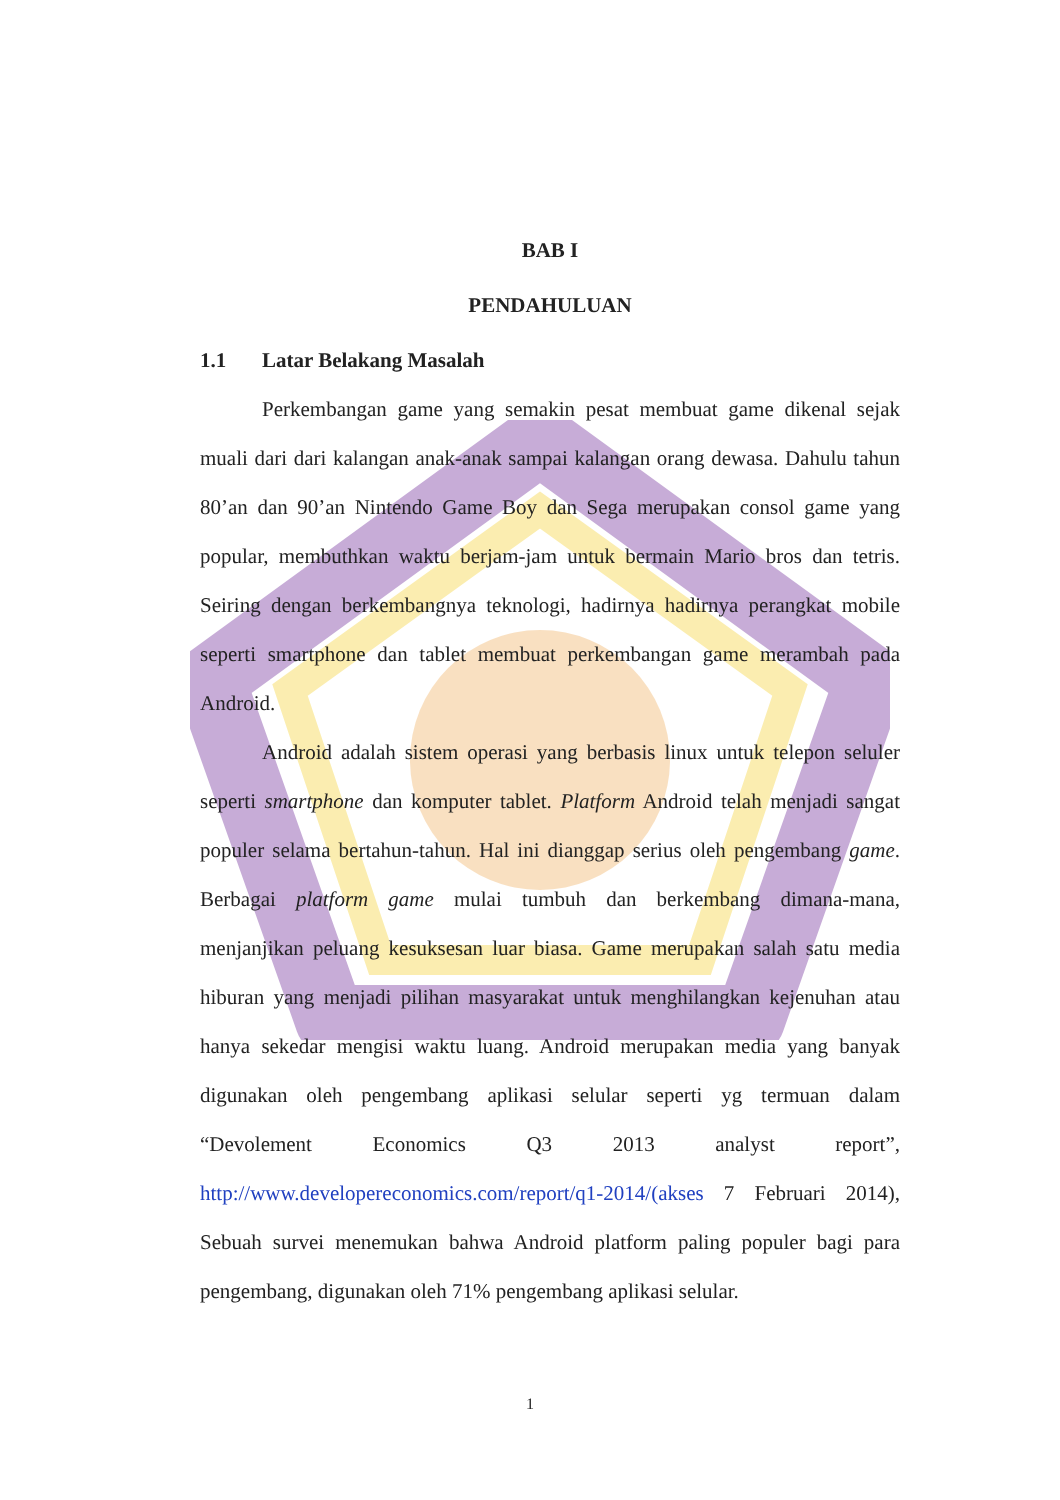BAB I
PENDAHULUAN
1.1 Latar Belakang Masalah
Perkembangan game yang semakin pesat membuat game dikenal sejak muali dari dari kalangan anak-anak sampai kalangan orang dewasa. Dahulu tahun 80’an dan 90’an Nintendo Game Boy dan Sega merupakan consol game yang popular, membuthkan waktu berjam-jam untuk bermain Mario bros dan tetris. Seiring dengan berkembangnya teknologi, hadirnya hadirnya perangkat mobile seperti smartphone dan tablet membuat perkembangan game merambah pada Android.
Android adalah sistem operasi yang berbasis linux untuk telepon seluler seperti smartphone dan komputer tablet. Platform Android telah menjadi sangat populer selama bertahun-tahun. Hal ini dianggap serius oleh pengembang game. Berbagai platform game mulai tumbuh dan berkembang dimana-mana, menjanjikan peluang kesuksesan luar biasa. Game merupakan salah satu media hiburan yang menjadi pilihan masyarakat untuk menghilangkan kejenuhan atau hanya sekedar mengisi waktu luang. Android merupakan media yang banyak digunakan oleh pengembang aplikasi selular seperti yg termuan dalam “Devolement Economics Q3 2013 analyst report”, http://www.developereconomics.com/report/q1-2014/(akses 7 Februari 2014), Sebuah survei menemukan bahwa Android platform paling populer bagi para pengembang, digunakan oleh 71% pengembang aplikasi selular.
1